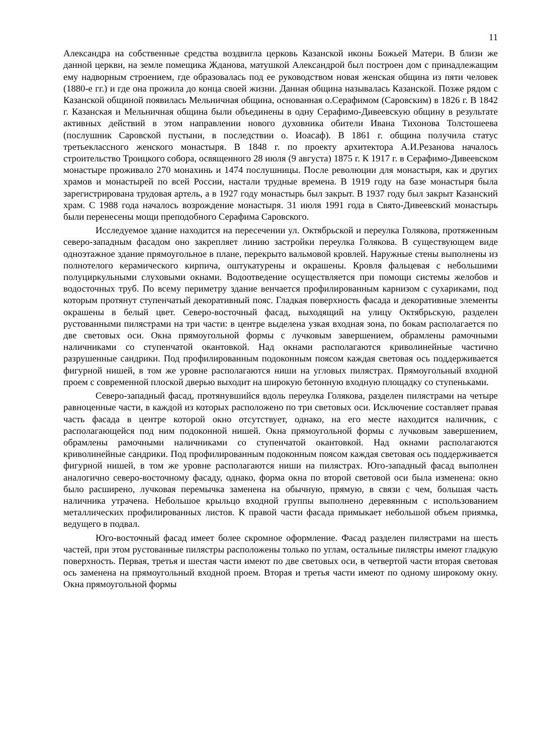11
Александра на собственные средства воздвигла церковь Казанской иконы Божьей Матери. В близи же данной церкви, на земле помещика Жданова, матушкой Александрой был построен дом с принадлежащим ему надворным строением, где образовалась под ее руководством новая женская община из пяти человек (1880-е гг.) и где она прожила до конца своей жизни. Данная община называлась Казанской. Позже рядом с Казанской общиной появилась Мельничная община, основанная о.Серафимом (Саровским) в 1826 г. В 1842 г. Казанская и Мельничная община были объединены в одну Серафимо-Дивеевскую общину в результате активных действий в этом направлении нового духовника обители Ивана Тихонова Толстошеева (послушник Саровской пустыни, в последствии о. Иоасаф). В 1861 г. община получила статус третьеклассного женского монастыря. В 1848 г. по проекту архитектора А.И.Резанова началось строительство Троицкого собора, освященного 28 июля (9 августа) 1875 г. К 1917 г. в Серафимо-Дивеевском монастыре проживало 270 монахинь и 1474 послушницы. После революции для монастыря, как и других храмов и монастырей по всей России, настали трудные времена. В 1919 году на базе монастыря была зарегистрирована трудовая артель, а в 1927 году монастырь был закрыт. В 1937 году был закрыт Казанский храм. С 1988 года началось возрождение монастыря. 31 июля 1991 года в Свято-Дивеевский монастырь были перенесены мощи преподобного Серафима Саровского.
Исследуемое здание находится на пересечении ул. Октябрьской и переулка Голякова, протяженным северо-западным фасадом оно закрепляет линию застройки переулка Голякова. В существующем виде одноэтажное здание прямоугольное в плане, перекрыто вальмовой кровлей. Наружные стены выполнены из полнотелого керамического кирпича, оштукатурены и окрашены. Кровля фальцевая с небольшими полуциркульными слуховыми окнами. Водоотведение осуществляется при помощи системы желобов и водосточных труб. По всему периметру здание венчается профилированным карнизом с сухариками, под которым протянут ступенчатый декоративный пояс. Гладкая поверхность фасада и декоративные элементы окрашены в белый цвет. Северо-восточный фасад, выходящий на улицу Октябрьскую, разделен рустованными пилястрами на три части: в центре выделена узкая входная зона, по бокам располагается по две световых оси. Окна прямоугольной формы с лучковым завершением, обрамлены рамочными наличниками со ступенчатой окантовкой. Над окнами располагаются криволинейные частично разрушенные сандрики. Под профилированным подоконным поясом каждая световая ось поддерживается фигурной нишей, в том же уровне располагаются ниши на угловых пилястрах. Прямоугольный входной проем с современной плоской дверью выходит на широкую бетонную входную площадку со ступеньками.
Северо-западный фасад, протянувшийся вдоль переулка Голякова, разделен пилястрами на четыре равноценные части, в каждой из которых расположено по три световых оси. Исключение составляет правая часть фасада в центре которой окно отсутствует, однако, на его месте находится наличник, с располагающейся под ним подоконной нишей. Окна прямоугольной формы с лучковым завершением, обрамлены рамочными наличниками со ступенчатой окантовкой. Над окнами располагаются криволинейные сандрики. Под профилированным подоконным поясом каждая световая ось поддерживается фигурной нишей, в том же уровне располагаются ниши на пилястрах. Юго-западный фасад выполнен аналогично северо-восточному фасаду, однако, форма окна по второй световой оси была изменена: окно было расширено, лучковая перемычка заменена на обычную, прямую, в связи с чем, большая часть наличника утрачена. Небольшое крыльцо входной группы выполнено деревянным с использованием металлических профилированных листов. К правой части фасада примыкает небольшой объем приямка, ведущего в подвал.
Юго-восточный фасад имеет более скромное оформление. Фасад разделен пилястрами на шесть частей, при этом рустованные пилястры расположены только по углам, остальные пилястры имеют гладкую поверхность. Первая, третья и шестая части имеют по две световых оси, в четвертой части вторая световая ось заменена на прямоугольный входной проем. Вторая и третья части имеют по одному широкому окну. Окна прямоугольной формы